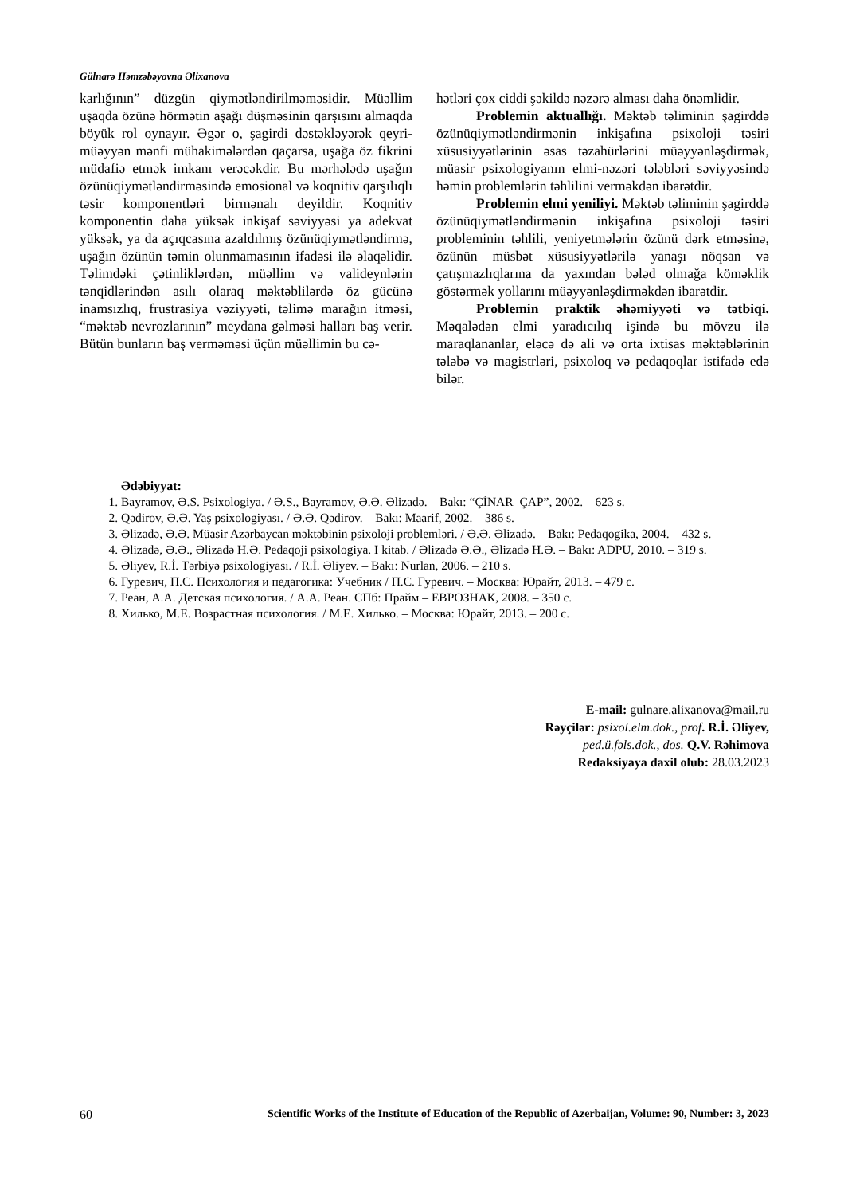Gülnarə Həmzəbəyovna Əlixanova
karlığının” düzgün qiymətləndirilməməsidir. Müəllim uşaqda özünə hörmətin aşağı düşməsinin qarşısını almaqda böyük rol oynayır. Əgər o, şagirdi dəstəkləyərək qeyri-müəyyən mənfi mühakimələrdən qaçarsa, uşağa öz fikrini müdafiə etmək imkanı verəcəkdir. Bu mərhələdə uşağın özünüqiymətləndirməsində emosional və koqnitiv qarşılıqlı təsir komponentləri birmənalı deyildir. Koqnitiv komponentin daha yüksək inkişaf səviyyəsi ya adekvat yüksək, ya da açıqcasına azaldılmış özünüqiymətləndirmə, uşağın özünün təmin olunmamasının ifadəsi ilə əlaqəlidir. Təlimdəki çətinliklərdən, müəllim və valideynlərin tənqidlərindən asılı olaraq məktəblilərdə öz gücünə inamsızlıq, frustrasiya vəziyyəti, təlimə marağın itməsi, “məktəb nevrozlarının” meydana gəlməsi halları baş verir. Bütün bunların baş verməməsi üçün müəllimin bu cə-
hətləri çox ciddi şəkildə nəzərə alması daha önəmlidir.
Problemin aktuallığı. Məktəb təliminin şagirddə özünüqiymətləndirmənin inkişafına psixoloji təsiri xüsusiyyətlərinin əsas təzahürlərini müəyyənləşdirmək, müasir psixologiyanın elmi-nəzəri tələbləri səviyyəsində həmin problemlərin təhlilini verməkdən ibarətdir.
Problemin elmi yeniliyi. Məktəb təliminin şagirddə özünüqiymətləndirmənin inkişafına psixoloji təsiri probleminin təhlili, yeniyetmələrin özünü dərk etməsinə, özünün müsbət xüsusiyyətlərilə yanaşı nöqsan və çatışmazlıqlarına da yaxından bələd olmağa köməklik göstərmək yollarını müəyyənləşdirməkdən ibarətdir.
Problemin praktik əhəmiyyəti və tətbiqi. Məqalədən elmi yaradıcılıq işində bu mövzu ilə maraqlananlar, eləcə də ali və orta ixtisas məktəblərinin tələbə və magistrləri, psixoloq və pedaqoqlar istifadə edə bilər.
Ədəbiyyat:
1. Bayramov, Ə.S. Psixologiya. / Ə.S., Bayramov, Ə.Ə. Əlizadə. – Bakı: “ÇİNAR_ÇAP”, 2002. – 623 s.
2. Qədirov, Ə.Ə. Yaş psixologiyası. / Ə.Ə. Qədirov. – Bakı: Maarif, 2002. – 386 s.
3. Əlizadə, Ə.Ə. Müasir Azərbaycan məktəbinin psixoloji problemləri. / Ə.Ə. Əlizadə. – Bakı: Pedaqogika, 2004. – 432 s.
4. Əlizadə, Ə.Ə., Əlizadə H.Ə. Pedaqoji psixologiya. I kitab. / Əlizadə Ə.Ə., Əlizadə H.Ə. – Bakı: ADPU, 2010. – 319 s.
5. Əliyev, R.İ. Tərbiyə psixologiyası. / R.İ. Əliyev. – Bakı: Nurlan, 2006. – 210 s.
6. Гуревич, П.С. Психология и педагогика: Учебник / П.С. Гуревич. – Москва: Юрайт, 2013. – 479 с.
7. Реан, А.А. Детская психология. / А.А. Реан. СПб: Прайм – ЕВРОЗНАК, 2008. – 350 с.
8. Хилько, М.Е. Возрастная психология. / М.Е. Хилько. – Москва: Юрайт, 2013. – 200 с.
E-mail: gulnare.alixanova@mail.ru
Rəyçilər: psixol.elm.dok., prof. R.İ. Əliyev,
ped.ü.fəls.dok., dos. Q.V. Rəhimova
Redaksiyaya daxil olub: 28.03.2023
60 Scientific Works of the Institute of Education of the Republic of Azerbaijan, Volume: 90, Number: 3, 2023